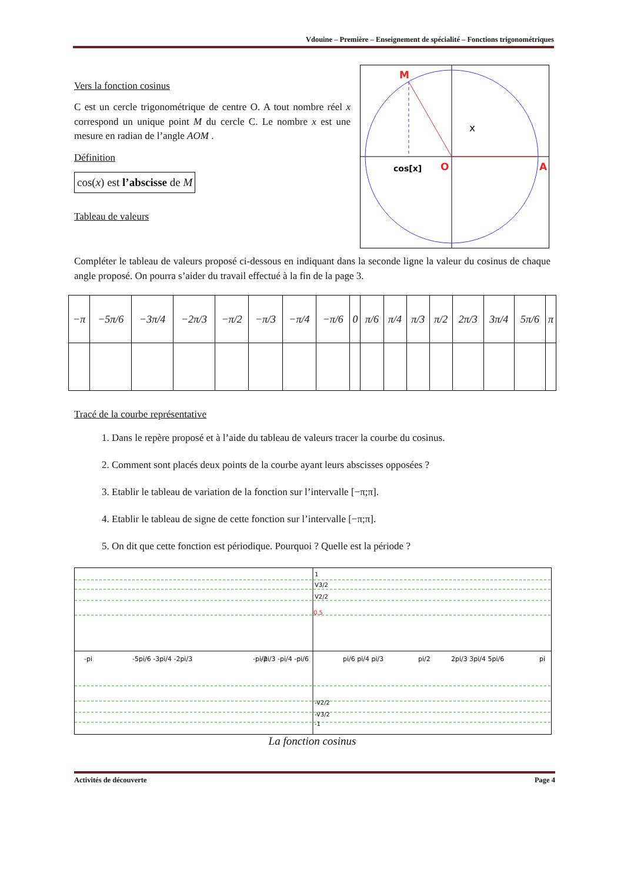Vdouine – Première – Enseignement de spécialité – Fonctions trigonométriques
Vers la fonction cosinus
C est un cercle trigonométrique de centre O. A tout nombre réel x correspond un unique point M du cercle C. Le nombre x est une mesure en radian de l’angle AOM .
Définition
cos(x) est l’abscisse de M
Tableau de valeurs
M
x
cos[x]
O
A
Compléter le tableau de valeurs proposé ci-dessous en indiquant dans la seconde ligne la valeur du cosinus de chaque angle proposé. On pourra s’aider du travail effectué à la fin de la page 3.
| −π | −5π/6 | −3π/4 | −2π/3 | −π/2 | −π/3 | −π/4 | −π/6 | 0 | π/6 | π/4 | π/3 | π/2 | 2π/3 | 3π/4 | 5π/6 | π |
Tracé de la courbe représentative
1. Dans le repère proposé et à l’aide du tableau de valeurs tracer la courbe du cosinus.
2. Comment sont placés deux points de la courbe ayant leurs abscisses opposées ?
3. Etablir le tableau de variation de la fonction sur l’intervalle [−π;π].
4. Etablir le tableau de signe de cette fonction sur l’intervalle [−π;π].
5. On dit que cette fonction est périodique. Pourquoi ? Quelle est la période ?
1
V3/2
V2/2
0.5
-V2/2
-V3/2
-1
-pi
-5pi/6 -3pi/4 -2pi/3
-pi/2
-pi/3 -pi/4 -pi/6
pi/6 pi/4 pi/3
pi/2
2pi/3 3pi/4 5pi/6
pi
La fonction cosinus
Activités de découverte Page 4